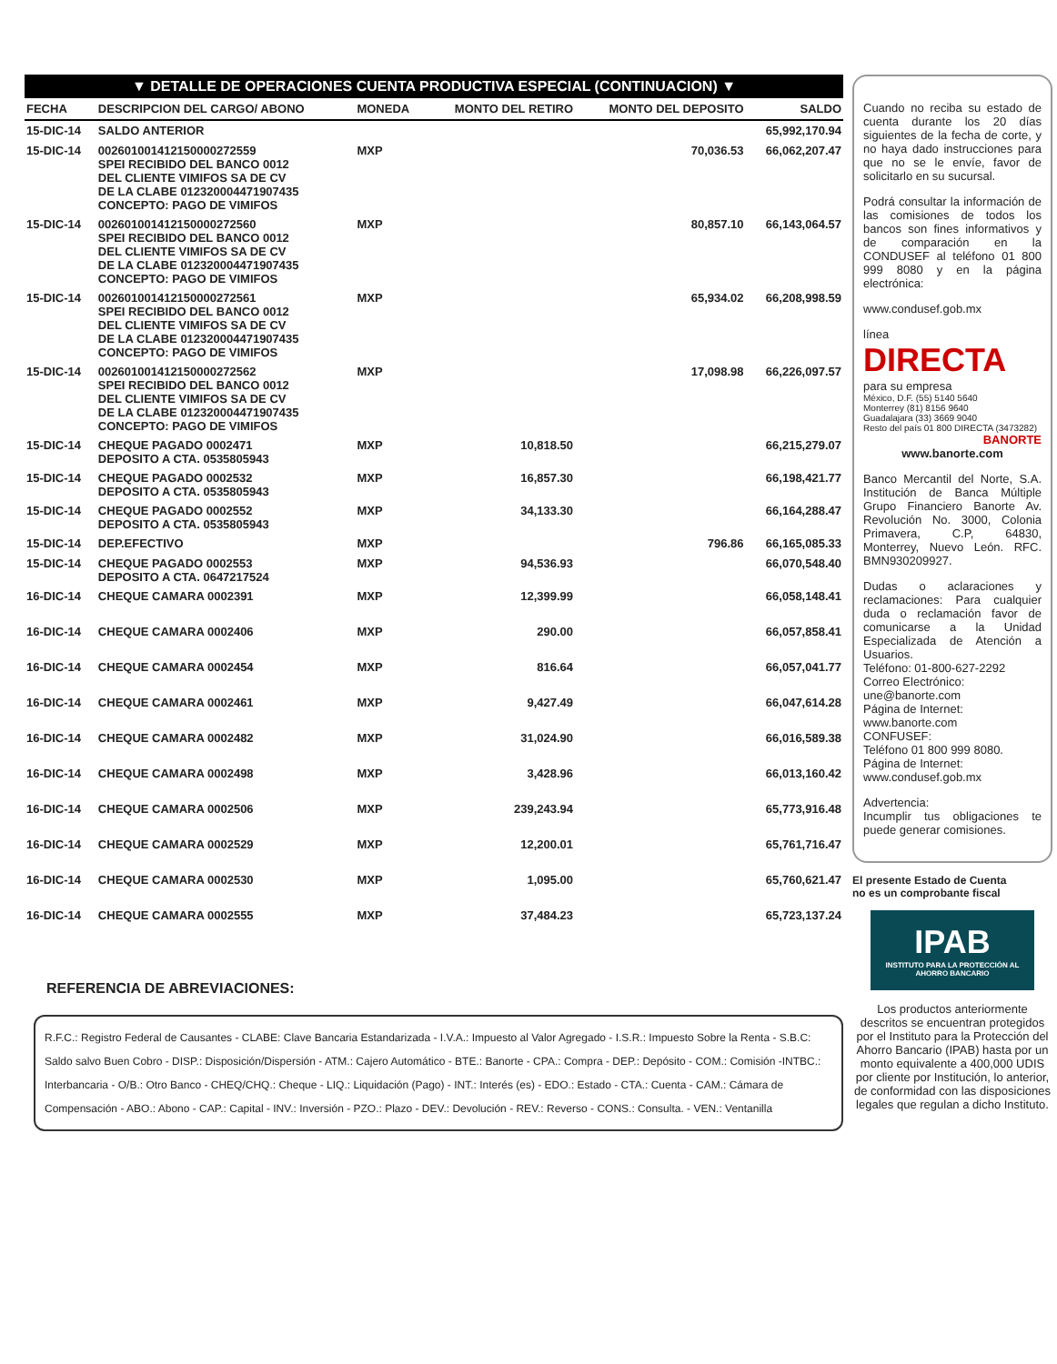▼ DETALLE DE OPERACIONES CUENTA PRODUCTIVA ESPECIAL (CONTINUACION) ▼
| FECHA | DESCRIPCION DEL CARGO/ ABONO | MONEDA | MONTO DEL RETIRO | MONTO DEL DEPOSITO | SALDO |
| --- | --- | --- | --- | --- | --- |
| 15-DIC-14 | SALDO ANTERIOR | | | | 65,992,170.94 |
| 15-DIC-14 | 002601001412150000272559 SPEI RECIBIDO DEL BANCO 0012 DEL CLIENTE VIMIFOS SA DE CV DE LA CLABE 012320004471907435 CONCEPTO: PAGO DE VIMIFOS | MXP | | 70,036.53 | 66,062,207.47 |
| 15-DIC-14 | 002601001412150000272560 SPEI RECIBIDO DEL BANCO 0012 DEL CLIENTE VIMIFOS SA DE CV DE LA CLABE 012320004471907435 CONCEPTO: PAGO DE VIMIFOS | MXP | | 80,857.10 | 66,143,064.57 |
| 15-DIC-14 | 002601001412150000272561 SPEI RECIBIDO DEL BANCO 0012 DEL CLIENTE VIMIFOS SA DE CV DE LA CLABE 012320004471907435 CONCEPTO: PAGO DE VIMIFOS | MXP | | 65,934.02 | 66,208,998.59 |
| 15-DIC-14 | 002601001412150000272562 SPEI RECIBIDO DEL BANCO 0012 DEL CLIENTE VIMIFOS SA DE CV DE LA CLABE 012320004471907435 CONCEPTO: PAGO DE VIMIFOS | MXP | | 17,098.98 | 66,226,097.57 |
| 15-DIC-14 | CHEQUE PAGADO 0002471 DEPOSITO A CTA. 0535805943 | MXP | 10,818.50 | | 66,215,279.07 |
| 15-DIC-14 | CHEQUE PAGADO 0002532 DEPOSITO A CTA. 0535805943 | MXP | 16,857.30 | | 66,198,421.77 |
| 15-DIC-14 | CHEQUE PAGADO 0002552 DEPOSITO A CTA. 0535805943 | MXP | 34,133.30 | | 66,164,288.47 |
| 15-DIC-14 | DEP.EFECTIVO | MXP | | 796.86 | 66,165,085.33 |
| 15-DIC-14 | CHEQUE PAGADO 0002553 DEPOSITO A CTA. 0647217524 | MXP | 94,536.93 | | 66,070,548.40 |
| 16-DIC-14 | CHEQUE CAMARA 0002391 | MXP | 12,399.99 | | 66,058,148.41 |
| 16-DIC-14 | CHEQUE CAMARA 0002406 | MXP | 290.00 | | 66,057,858.41 |
| 16-DIC-14 | CHEQUE CAMARA 0002454 | MXP | 816.64 | | 66,057,041.77 |
| 16-DIC-14 | CHEQUE CAMARA 0002461 | MXP | 9,427.49 | | 66,047,614.28 |
| 16-DIC-14 | CHEQUE CAMARA 0002482 | MXP | 31,024.90 | | 66,016,589.38 |
| 16-DIC-14 | CHEQUE CAMARA 0002498 | MXP | 3,428.96 | | 66,013,160.42 |
| 16-DIC-14 | CHEQUE CAMARA 0002506 | MXP | 239,243.94 | | 65,773,916.48 |
| 16-DIC-14 | CHEQUE CAMARA 0002529 | MXP | 12,200.01 | | 65,761,716.47 |
| 16-DIC-14 | CHEQUE CAMARA 0002530 | MXP | 1,095.00 | | 65,760,621.47 |
| 16-DIC-14 | CHEQUE CAMARA 0002555 | MXP | 37,484.23 | | 65,723,137.24 |
REFERENCIA DE ABREVIACIONES:
R.F.C.: Registro Federal de Causantes - CLABE: Clave Bancaria Estandarizada - I.V.A.: Impuesto al Valor Agregado - I.S.R.: Impuesto Sobre la Renta - S.B.C: Saldo salvo Buen Cobro - DISP.: Disposición/Dispersión - ATM.: Cajero Automático - BTE.: Banorte - CPA.: Compra - DEP.: Depósito - COM.: Comisión -INTBC.: Interbancaria - O/B.: Otro Banco - CHEQ/CHQ.: Cheque - LIQ.: Liquidación (Pago) - INT.: Interés (es) - EDO.: Estado - CTA.: Cuenta - CAM.: Cámara de Compensación - ABO.: Abono - CAP.: Capital - INV.: Inversión - PZO.: Plazo - DEV.: Devolución - REV.: Reverso - CONS.: Consulta. - VEN.: Ventanilla
Cuando no reciba su estado de cuenta durante los 20 días siguientes de la fecha de corte, y no haya dado instrucciones para que no se le envíe, favor de solicitarlo en su sucursal.
Podrá consultar la información de las comisiones de todos los bancos son fines informativos y de comparación en la CONDUSEF al teléfono 01 800 999 8080 y en la página electrónica:
www.condusef.gob.mx
línea
DIRECTA
para su empresa
México, D.F. (55) 5140 5640
Monterrey (81) 8156 9640
Guadalajara (33) 3669 9040
Resto del país 01 800 DIRECTA (3473282)
BANORTE
www.banorte.com
Banco Mercantil del Norte, S.A. Institución de Banca Múltiple Grupo Financiero Banorte Av. Revolución No. 3000, Colonia Primavera, C.P, 64830, Monterrey, Nuevo León. RFC. BMN930209927.
Dudas o aclaraciones y reclamaciones: Para cualquier duda o reclamación favor de comunicarse a la Unidad Especializada de Atención a Usuarios.
Teléfono: 01-800-627-2292
Correo Electrónico:
une@banorte.com
Página de Internet:
www.banorte.com
CONFUSEF:
Teléfono 01 800 999 8080.
Página de Internet:
www.condusef.gob.mx
Advertencia:
Incumplir tus obligaciones te puede generar comisiones.
El presente Estado de Cuenta
no es un comprobante fiscal
IPAB
INSTITUTO PARA LA PROTECCIÓN AL AHORRO BANCARIO
Los productos anteriormente descritos se encuentran protegidos por el Instituto para la Protección del Ahorro Bancario (IPAB) hasta por un monto equivalente a 400,000 UDIS por cliente por Institución, lo anterior, de conformidad con las disposiciones legales que regulan a dicho Instituto.